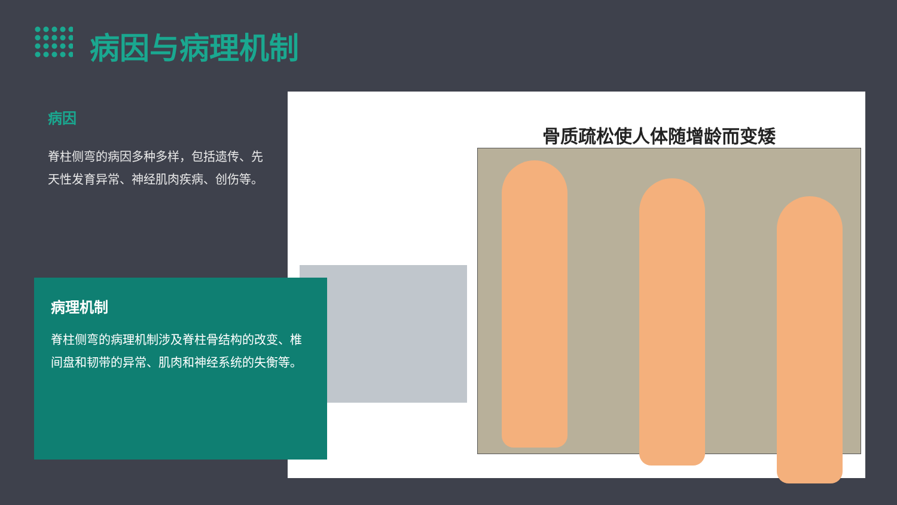病因与病理机制
病因
脊柱侧弯的病因多种多样，包括遗传、先天性发育异常、神经肌肉疾病、创伤等。
骨质疏松使人体随增龄而变矮
病理机制
脊柱侧弯的病理机制涉及脊柱骨结构的改变、椎间盘和韧带的异常、肌肉和神经系统的失衡等。